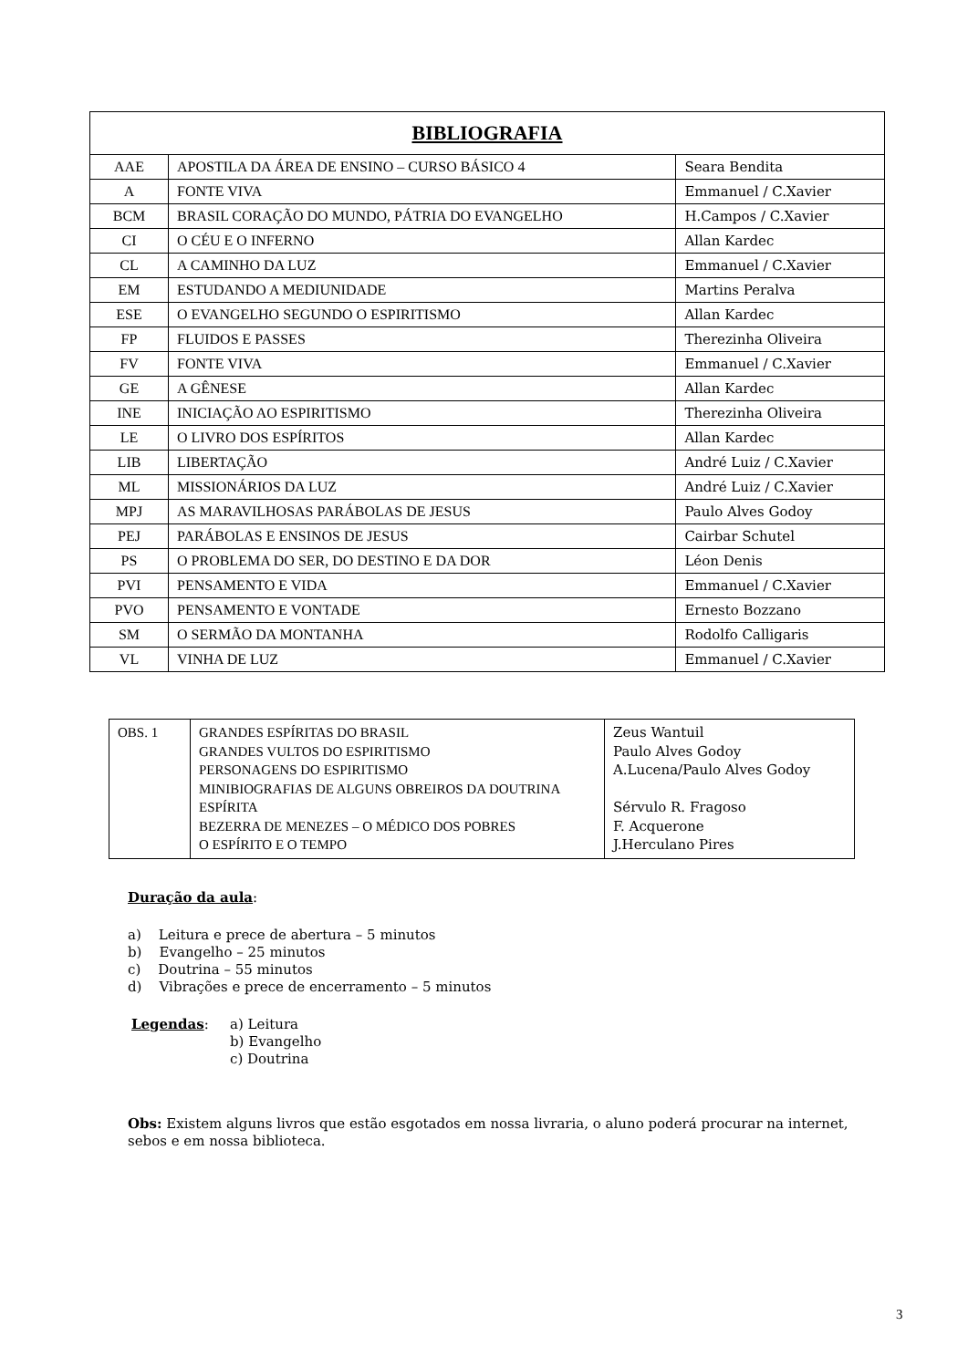| BIBLIOGRAFIA | | |
| --- | --- | --- |
| AAE | APOSTILA DA ÁREA DE ENSINO – CURSO BÁSICO 4 | Seara Bendita |
| A | FONTE VIVA | Emmanuel / C.Xavier |
| BCM | BRASIL CORAÇÃO DO MUNDO, PÁTRIA DO EVANGELHO | H.Campos / C.Xavier |
| CI | O CÉU E O INFERNO | Allan Kardec |
| CL | A CAMINHO DA LUZ | Emmanuel / C.Xavier |
| EM | ESTUDANDO A MEDIUNIDADE | Martins Peralva |
| ESE | O EVANGELHO SEGUNDO O ESPIRITISMO | Allan Kardec |
| FP | FLUIDOS E PASSES | Therezinha Oliveira |
| FV | FONTE VIVA | Emmanuel / C.Xavier |
| GE | A GÊNESE | Allan Kardec |
| INE | INICIAÇÃO AO ESPIRITISMO | Therezinha Oliveira |
| LE | O LIVRO DOS ESPÍRITOS | Allan Kardec |
| LIB | LIBERTAÇÃO | André Luiz / C.Xavier |
| ML | MISSIONÁRIOS DA LUZ | André Luiz / C.Xavier |
| MPJ | AS MARAVILHOSAS PARÁBOLAS DE JESUS | Paulo Alves Godoy |
| PEJ | PARÁBOLAS E ENSINOS DE JESUS | Cairbar Schutel |
| PS | O PROBLEMA DO SER, DO DESTINO E DA DOR | Léon Denis |
| PVI | PENSAMENTO E VIDA | Emmanuel / C.Xavier |
| PVO | PENSAMENTO E VONTADE | Ernesto Bozzano |
| SM | O SERMÃO DA MONTANHA | Rodolfo Calligaris |
| VL | VINHA DE LUZ | Emmanuel / C.Xavier |
| OBS. 1 | GRANDES ESPÍRITAS DO BRASIL GRANDES VULTOS DO ESPIRITISMO PERSONAGENS DO ESPIRITISMO MINIBIOGRAFIAS DE ALGUNS OBREIROS DA DOUTRINA ESPÍRITA BEZERRA DE MENEZES – O MÉDICO DOS POBRES O ESPÍRITO E O TEMPO | Zeus Wantuil Paulo Alves Godoy A.Lucena/Paulo Alves Godoy Sérvulo R. Fragoso F. Acquerone J.Herculano Pires |
Duração da aula:
a) Leitura e prece de abertura – 5 minutos
b) Evangelho – 25 minutos
c) Doutrina – 55 minutos
d) Vibrações e prece de encerramento – 5 minutos
Legendas: a) Leitura
b) Evangelho
c) Doutrina
Obs: Existem alguns livros que estão esgotados em nossa livraria, o aluno poderá procurar na internet, sebos e em nossa biblioteca.
3